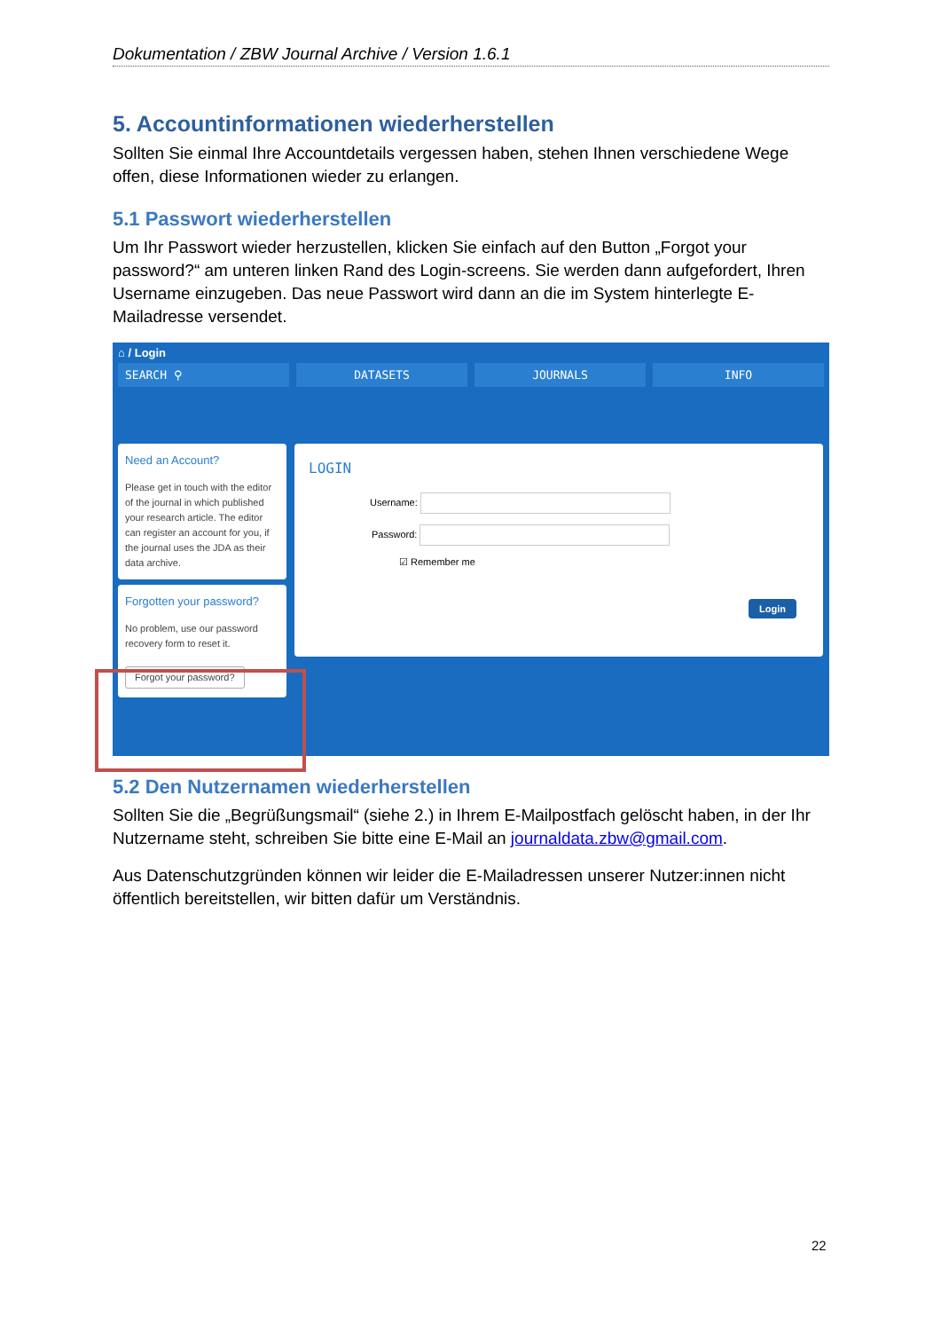Dokumentation / ZBW Journal Archive / Version 1.6.1
5. Accountinformationen wiederherstellen
Sollten Sie einmal Ihre Accountdetails vergessen haben, stehen Ihnen verschiedene Wege offen, diese Informationen wieder zu erlangen.
5.1 Passwort wiederherstellen
Um Ihr Passwort wieder herzustellen, klicken Sie einfach auf den Button „Forgot your password?“ am unteren linken Rand des Login-screens. Sie werden dann aufgefordert, Ihren Username einzugeben. Das neue Passwort wird dann an die im System hinterlegte E-Mailadresse versendet.
⌂ / Login
SEARCH ⚲ DATASETS JOURNALS INFO
Need an Account?
Please get in touch with the editor of the journal in which published your research article. The editor can register an account for you, if the journal uses the JDA as their data archive.
Forgotten your password?
No problem, use our password recovery form to reset it.
Forgot your password?
LOGIN
Username:
Password:
☑ Remember me
Login
5.2 Den Nutzernamen wiederherstellen
Sollten Sie die „Begrüßungsmail“ (siehe 2.) in Ihrem E-Mailpostfach gelöscht haben, in der Ihr Nutzername steht, schreiben Sie bitte eine E-Mail an journaldata.zbw@gmail.com.
Aus Datenschutzgründen können wir leider die E-Mailadressen unserer Nutzer:innen nicht öffentlich bereitstellen, wir bitten dafür um Verständnis.
22